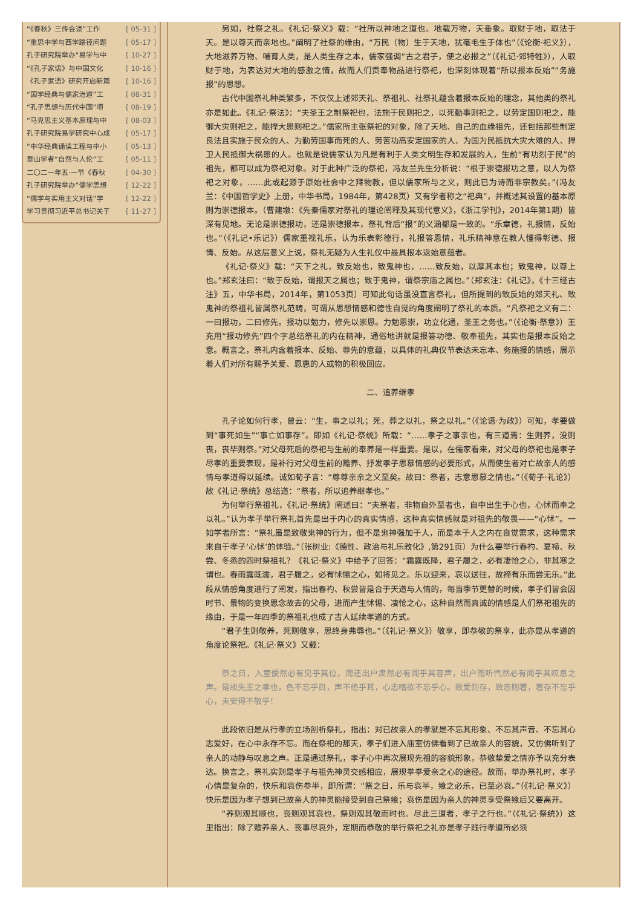“《春秋》三传会读”工作 [ 05-31 ]
“重思中学与西学路径问题 [ 05-17 ]
孔子研究院举办“易学与中 [ 10-27 ]
“《孔子家语》与中国文化 [ 10-16 ]
《孔子家语》研究开启新篇 [ 10-16 ]
“国学经典与儒家治道”工 [ 08-31 ]
“孔子思想与历代中国”项 [ 08-19 ]
“马克思主义基本原理与中 [ 08-03 ]
孔子研究院易学研究中心成 [ 05-17 ]
“中华经典诵读工程与中小 [ 05-13 ]
泰山学者“自然与人伦”工 [ 05-11 ]
二〇二一年五·一节《春秋 [ 04-30 ]
孔子研究院举办“儒学思想 [ 12-22 ]
“儒学与实用主义对话”学 [ 12-22 ]
学习贯彻习近平总书记关于 [ 11-27 ]
另如，社祭之礼。《礼记·祭义》载：“社所以神地之道也。地载万物，天垂象。取财于地，取法于天。是以尊天而亲地也。”阐明了社祭的缘由，“万民（物）生于天地，犹毫毛生于体也”（《论衡·祀义》），大地滋养万物、哺育人类，是人类生存之本，儒家强调“古之君子，使之必报之”（《礼记·郊特牲》），人取财于地，为表达对大地的感激之情，故而人们贡奉物品进行祭祀，也深刻体现着“所以报本反始”“务施报”的思想。
古代中国祭礼种类繁多，不仅仅上述郊天礼、祭祖礼、社祭礼蕴含着报本反始的理念，其他类的祭礼亦是如此。《礼记·祭法》：“夫圣王之制祭祀也，法施于民则祀之，以死勤事则祀之，以劳定国则祀之，能御大灾则祀之，能捍大患则祀之。”儒家所主张祭祀的对象，除了天地、自己的血缘祖先，还包括那些制定良法且实施于民众的人、为勤劳国事而死的人、劳苦功高安定国家的人、为国为民抵抗大灾大难的人、捍卫人民抵御大祸患的人。也就是说儒家认为凡是有利于人类文明生存和发展的人，生前“有功烈于民”的祖先，都可以成为祭祀对象。对于此种广泛的祭祀，冯友兰先生分析说：“根于崇德报功之意，以人为祭祀之对象，……此或起源于原始社会中之拜物教，但以儒家所与之义，则此已为诗而非宗教矣。”(冯友兰：《中国哲学史》上册，中华书局，1984年，第428页）又有学者称之“祀典”，并概述其设置的基本原则为崇德报本。（曹建墩：《先秦儒家对祭礼的理论阐释及其现代意义》，《浙江学刊》，2014年第1期）皆深有见地。无论是崇德报功，还是崇德报本，祭礼背后“报”的义涵都是一致的。“乐章德，礼报情，反始也。”（《礼记•乐记》）儒家重视礼乐，认为乐表彰德行，礼报答恩情，礼乐精神意在教人懂得彰德、报情、反始。从这层意义上说，祭礼无疑为人生礼仪中最具报本返始意蕴者。
《礼记·祭义》载：“天下之礼，致反始也，致鬼神也，……致反始，以厚其本也；致鬼神，以尊上也。”郑玄注曰：“致于反始，谓报天之属也；致于鬼神，谓祭宗庙之属也。”（郑玄注：《礼记》，《十三经古注》五，中华书局，2014年，第1053页）可知此句话虽没直言祭礼，但所提到的致反始的郊天礼、致鬼神的祭祖礼皆属祭礼范畴，可谓从思想情感和德性自觉的角度阐明了祭礼的本质。“凡祭祀之义有二：一曰报功，二曰修先。报功以勉力，修先以崇恩。力勉恩崇，功立化通，圣王之务也。”（《论衡·祭意》）王充用“报功修先”四个字总结祭礼的内在精神，通俗地讲就是报答功德、敬奉祖先，其实也是报本反始之意。概言之，祭礼内含着报本、反始、尊先的意蕴，以具体的礼典仪节表达未忘本、务施报的情感，展示着人们对所有赐予关爱、恩惠的人或物的积极回应。
二、追养继孝
孔子论如何行孝，曾云：“生，事之以礼；死，葬之以礼，祭之以礼。”（《论语·为政》）可知，孝要做到“事死如生”“事亡如事存”。即如《礼记·祭统》所载：“……孝子之事亲也，有三道焉：生则养，没则丧，丧毕则祭。”对父母死后的祭祀与生前的奉养是一样重要。是以，在儒家看来，对父母的祭祀也是孝子尽孝的重要表现，是补行对父母生前的赡养、抒发孝子思慕情感的必要形式，从而使生者对亡故亲人的感情与孝道得以延续。诚如荀子言：“尊尊亲亲之义至矣。故曰：祭者，志意思慕之情也。”（《荀子·礼论》）故《礼记·祭统》总结道：“祭者，所以追养继孝也。”
为何举行祭祖礼，《礼记·祭统》阐述曰：“夫祭者，非物自外至者也，自中出生于心也，心怵而奉之以礼。”认为孝子举行祭礼首先是出于内心的真实情感，这种真实情感就是对祖先的敬畏——“心怵”。一如学者所言：“祭礼虽是致敬鬼神的行为，但不是鬼神强加于人，而是本于人之内在自觉需求，这种需求来自于孝子‘心怵’的体验。”（张树业:《德性、政治与礼乐教化》,第291页）为什么要举行春礿、夏禘、秋尝、冬烝的四时祭祖礼？《礼记·祭义》中给予了回答：“霜露既降，君子履之，必有凄怆之心，非其寒之谓也。春雨露既濡，君子履之，必有怵惕之心，如将见之。乐以迎来，哀以送往，故禘有乐而尝无乐。”此段从情感角度进行了阐发，指出春礿、秋尝皆是合于天道与人情的，每当季节更替的时候，孝子们皆会因时节、景物的变换思念故去的父母，进而产生怵惕、凄怆之心，这种自然而真诚的情感是人们祭祀祖先的缘由，于是一年四季的祭祖礼也成了古人延续孝道的方式。
“君子生则敬养，死则敬享，思终身弗辱也。”（《礼记·祭义》）敬享，即恭敬的祭享，此亦是从孝道的角度论祭祀。《礼记·祭义》又载：
祭之日，入室僾然必有见乎其位，周还出户肃然必有闻乎其容声，出户而听忾然必有闻乎其叹息之声。是故先王之孝也，色不忘乎目，声不绝乎耳，心志嗜欲不忘乎心。致爱则存，致悫则著，著存不忘乎心，夫安得不敬乎！
此段依旧是从行孝的立场剖析祭礼，指出：对已故亲人的孝就是不忘其形象、不忘其声音、不忘其心志爱好，在心中永存不忘。而在祭祀的那天，孝子们进入庙室仿佛看到了已故亲人的容貌，又仿佛听到了亲人的动静与叹息之声。正是通过祭礼，孝子心中再次展现先祖的容貌形象，恭敬挚爱之情亦予以充分表达。换言之，祭礼实则是孝子与祖先神灵交感相应，展现拳拳爱亲之心的途径。故而，举办祭礼时，孝子心情是复杂的，快乐和哀伤参半，即所谓：“祭之日，乐与哀半，飨之必乐，已至必哀。”（《礼记·祭义》）快乐是因为孝子想到已故亲人的神灵能接受到自己祭飨；哀伤是因为亲人的神灵享受祭飨后又要离开。
“养则观其顺也，丧则观其哀也，祭则观其敬而时也。尽此三道者，孝子之行也。”（《礼记·祭统》）这里指出：除了赡养亲人、丧事尽哀外，定期而恭敬的举行祭祀之礼亦是孝子践行孝道所必须